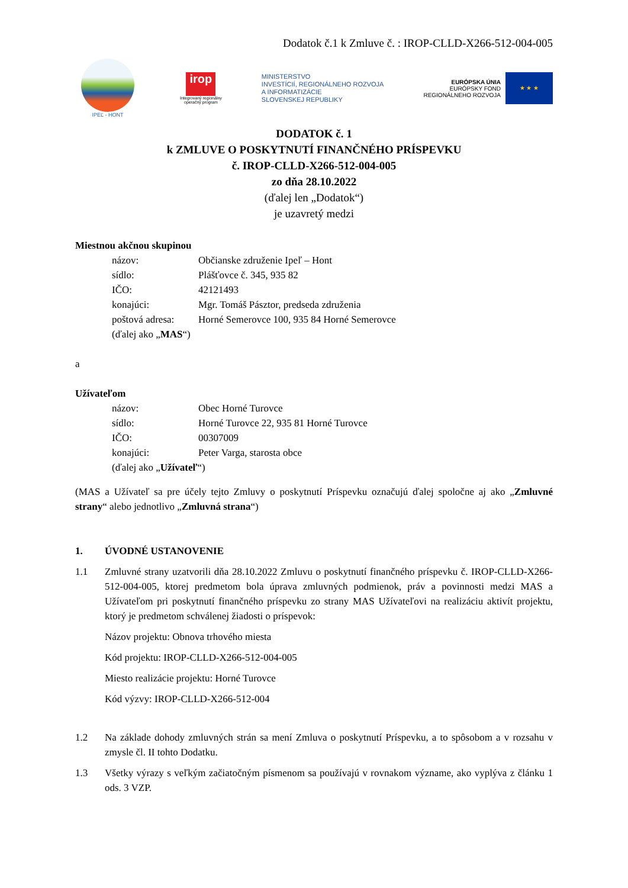Dodatok č.1 k Zmluve č. : IROP-CLLD-X266-512-004-005
IPEĽ - HONT
irop
Integrovaný regionálny
operačný program
MINISTERSTVO
INVESTÍCIÍ, REGIONÁLNEHO ROZVOJA
A INFORMATIZÁCIE
SLOVENSKEJ REPUBLIKY
EURÓPSKA ÚNIA
EURÓPSKY FOND
REGIONÁLNEHO ROZVOJA
★ ★ ★
DODATOK č. 1
k ZMLUVE O POSKYTNUTÍ FINANČNÉHO PRÍSPEVKU
č. IROP-CLLD-X266-512-004-005
zo dňa 28.10.2022
(ďalej len „Dodatok“)
je uzavretý medzi
Miestnou akčnou skupinou
| názov: | Občianske združenie Ipeľ – Hont |
| sídlo: | Plášťovce č. 345, 935 82 |
| IČO: | 42121493 |
| konajúci: | Mgr. Tomáš Pásztor, predseda združenia |
| poštová adresa: | Horné Semerovce 100, 935 84 Horné Semerovce |
| (ďalej ako „ MAS “) | |
a
Užívateľom
| názov: | Obec Horné Turovce |
| sídlo: | Horné Turovce 22, 935 81 Horné Turovce |
| IČO: | 00307009 |
| konajúci: | Peter Varga, starosta obce |
| (ďalej ako „ Užívateľ “) | |
(MAS a Užívateľ sa pre účely tejto Zmluvy o poskytnutí Príspevku označujú ďalej spoločne aj ako „Zmluvné strany“ alebo jednotlivo „Zmluvná strana“)
1. ÚVODNÉ USTANOVENIE
1.1 Zmluvné strany uzatvorili dňa 28.10.2022 Zmluvu o poskytnutí finančného príspevku č. IROP-CLLD-X266-512-004-005, ktorej predmetom bola úprava zmluvných podmienok, práv a povinnosti medzi MAS a Užívateľom pri poskytnutí finančného príspevku zo strany MAS Užívateľovi na realizáciu aktivít projektu, ktorý je predmetom schválenej žiadosti o príspevok:
Názov projektu: Obnova trhového miesta
Kód projektu: IROP-CLLD-X266-512-004-005
Miesto realizácie projektu: Horné Turovce
Kód výzvy: IROP-CLLD-X266-512-004
1.2 Na základe dohody zmluvných strán sa mení Zmluva o poskytnutí Príspevku, a to spôsobom a v rozsahu v zmysle čl. II tohto Dodatku.
1.3 Všetky výrazy s veľkým začiatočným písmenom sa používajú v rovnakom význame, ako vyplýva z článku 1 ods. 3 VZP.